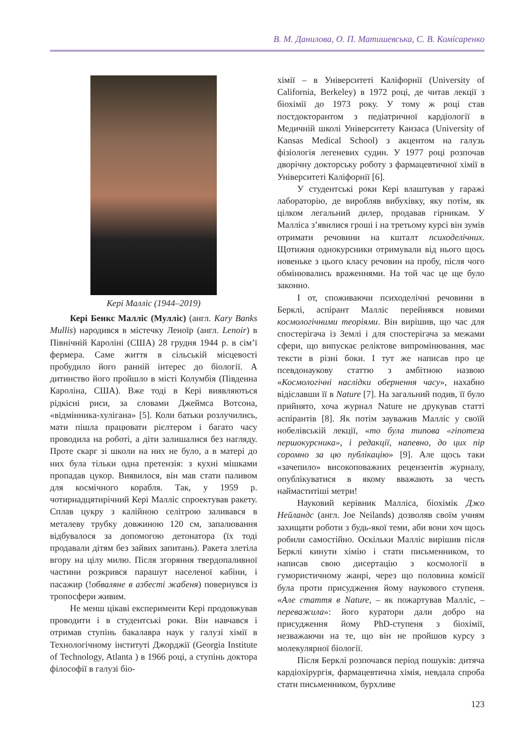В. М. Данилова, О. П. Матишевська, С. В. Комісаренко
Кері Малліс (1944–2019)
Кері Бенкс Малліс (Мулліс) (англ. Kary Banks Mullis) народився в містечку Леноїр (англ. Lenoir) в Північній Кароліні (США) 28 грудня 1944 р. в сім’ї фермера. Саме життя в сільській місцевості пробудило його ранній інтерес до біології. А дитинство його пройшло в місті Колумбія (Південна Кароліна, США). Вже тоді в Кері виявляються рідкісні риси, за словами Джеймса Вотсона, «відмінника-хулігана» [5]. Коли батьки розлучились, мати пішла працювати рієлтером і багато часу проводила на роботі, а діти залишалися без нагляду. Проте скарг зі школи на них не було, а в матері до них була тільки одна претензія: з кухні мішками пропадав цукор. Виявилося, він мав стати паливом для космічного корабля. Так, у 1959 р. чотирнадцятирічний Кері Малліс спроектував ракету. Сплав цукру з калійною селітрою заливався в металеву трубку довжиною 120 см, запалювання відбувалося за допомогою детонатора (їх тоді продавали дітям без зайвих запитань). Ракета злетіла вгору на цілу милю. Після згоряння твердопаливної частини розкрився парашут населеної кабіни, і пасажир (!обваляне в азбесті жабеня) повернувся із тропосфери живим.
Не менш цікаві експерименти Кері продовжував проводити і в студентські роки. Він навчався і отримав ступінь бакалавра наук у галузі хімії в Технологічному інституті Джорджії (Georgia Institute of Technology, Atlanta ) в 1966 році, а ступінь доктора філософії в галузі біо-
хімії – в Університеті Каліфорнії (University of California, Berkeley) в 1972 році, де читав лекції з біохімії до 1973 року. У тому ж році став постдокторантом з педіатричної кардіології в Медичній школі Університету Канзаса (University of Kansas Medical School) з акцентом на галузь фізіологія легеневих судин. У 1977 році розпочав дворічну докторську роботу з фармацевтичної хімії в Університеті Каліфорнії [6].
У студентські роки Кері влаштував у гаражі лабораторію, де виробляв вибухівку, яку потім, як цілком легальний дилер, продавав гірникам. У Малліса з’явилися гроші і на третьому курсі він зумів отримати речовини на кшталт психоделічних. Щотижня однокурсники отримували від нього щось новеньке з цього класу речовин на пробу, після чого обмінювались враженнями. На той час це ще було законно.
І от, споживаючи психоделічні речовини в Берклі, аспірант Малліс перейнявся новими космологічними теоріями. Він вирішив, що час для спостерігача із Землі і для спостерігача за межами сфери, що випускає реліктове випромінювання, має тексти в різні боки. І тут же написав про це псевдонаукову статтю з амбітною назвою «Космологічні наслідки обернення часу», нахабно відіславши її в Nature [7]. На загальний подив, її було прийнято, хоча журнал Nature не друкував статті аспірантів [8]. Як потім зауважив Малліс у своїй нобелівській лекції, «то була типова «гіпотеза першокурсника», і редакції, напевно, до цих пір соромно за цю публікацію» [9]. Але щось таки «зачепило» високоповажних рецензентів журналу, опублікуватися в якому вважають за честь наймаститіші метри!
Науковий керівник Малліса, біохімік Джо Нейландс (англ. Joe Neilands) дозволяв своїм учням захищати роботи з будь-якої теми, аби вони хоч щось робили самостійно. Оскільки Малліс вирішив після Берклі кинути хімію і стати письменником, то написав свою дисертацію з космології в гумористичному жанрі, через що половина комісії була проти присудження йому наукового ступеня. «Але стаття в Nature, – як пожартував Малліс, – переважила»: його куратори дали добро на присудження йому PhD-ступеня з біохімії, незважаючи на те, що він не пройшов курсу з молекулярної біології.
Після Берклі розпочався період пошуків: дитяча кардіохірургія, фармацевтична хімія, невдала спроба стати письменником, бурхливе
123